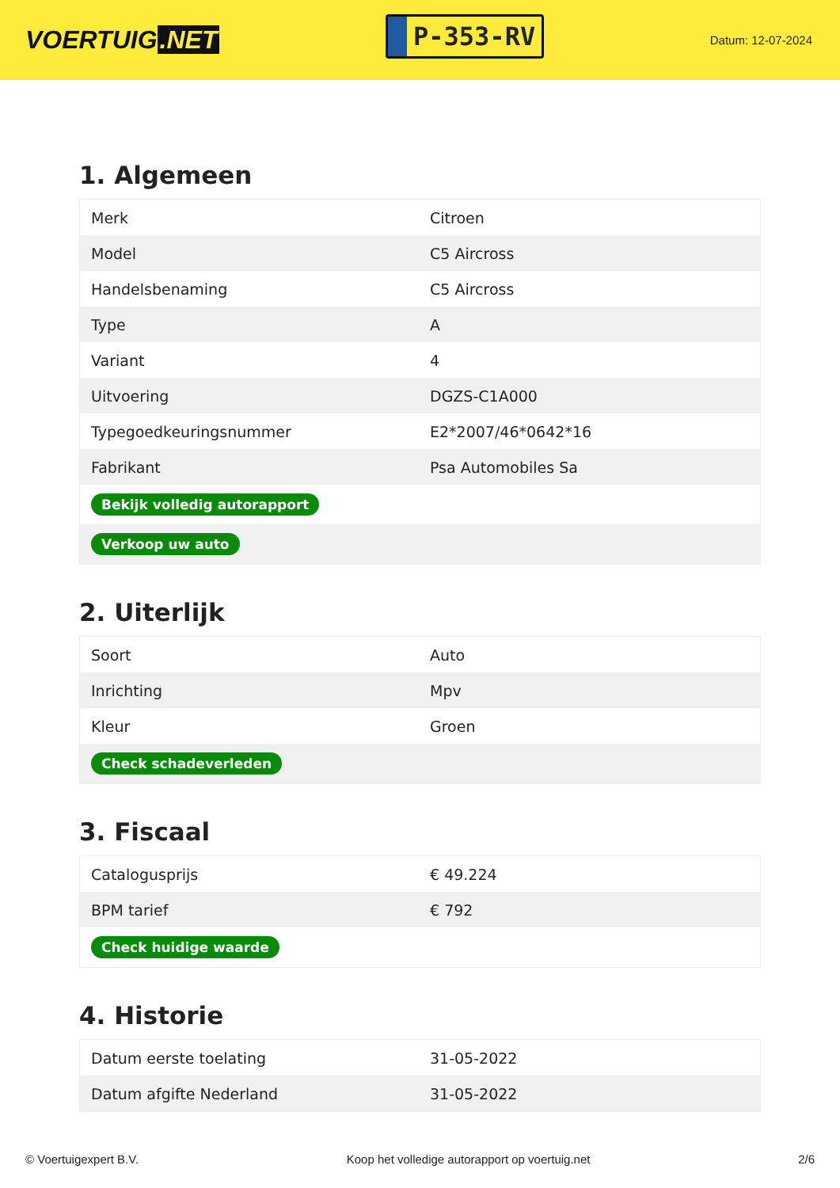VOERTUIG.NET
P-353-RV
Datum: 12-07-2024
1. Algemeen
| Merk | Citroen |
| Model | C5 Aircross |
| Handelsbenaming | C5 Aircross |
| Type | A |
| Variant | 4 |
| Uitvoering | DGZS-C1A000 |
| Typegoedkeuringsnummer | E2*2007/46*0642*16 |
| Fabrikant | Psa Automobiles Sa |
| Bekijk volledig autorapport | |
| Verkoop uw auto | |
2. Uiterlijk
| Soort | Auto |
| Inrichting | Mpv |
| Kleur | Groen |
| Check schadeverleden | |
3. Fiscaal
| Catalogusprijs | € 49.224 |
| BPM tarief | € 792 |
| Check huidige waarde | |
4. Historie
| Datum eerste toelating | 31-05-2022 |
| Datum afgifte Nederland | 31-05-2022 |
© Voertuigexpert B.V. Koop het volledige autorapport op voertuig.net 2/6